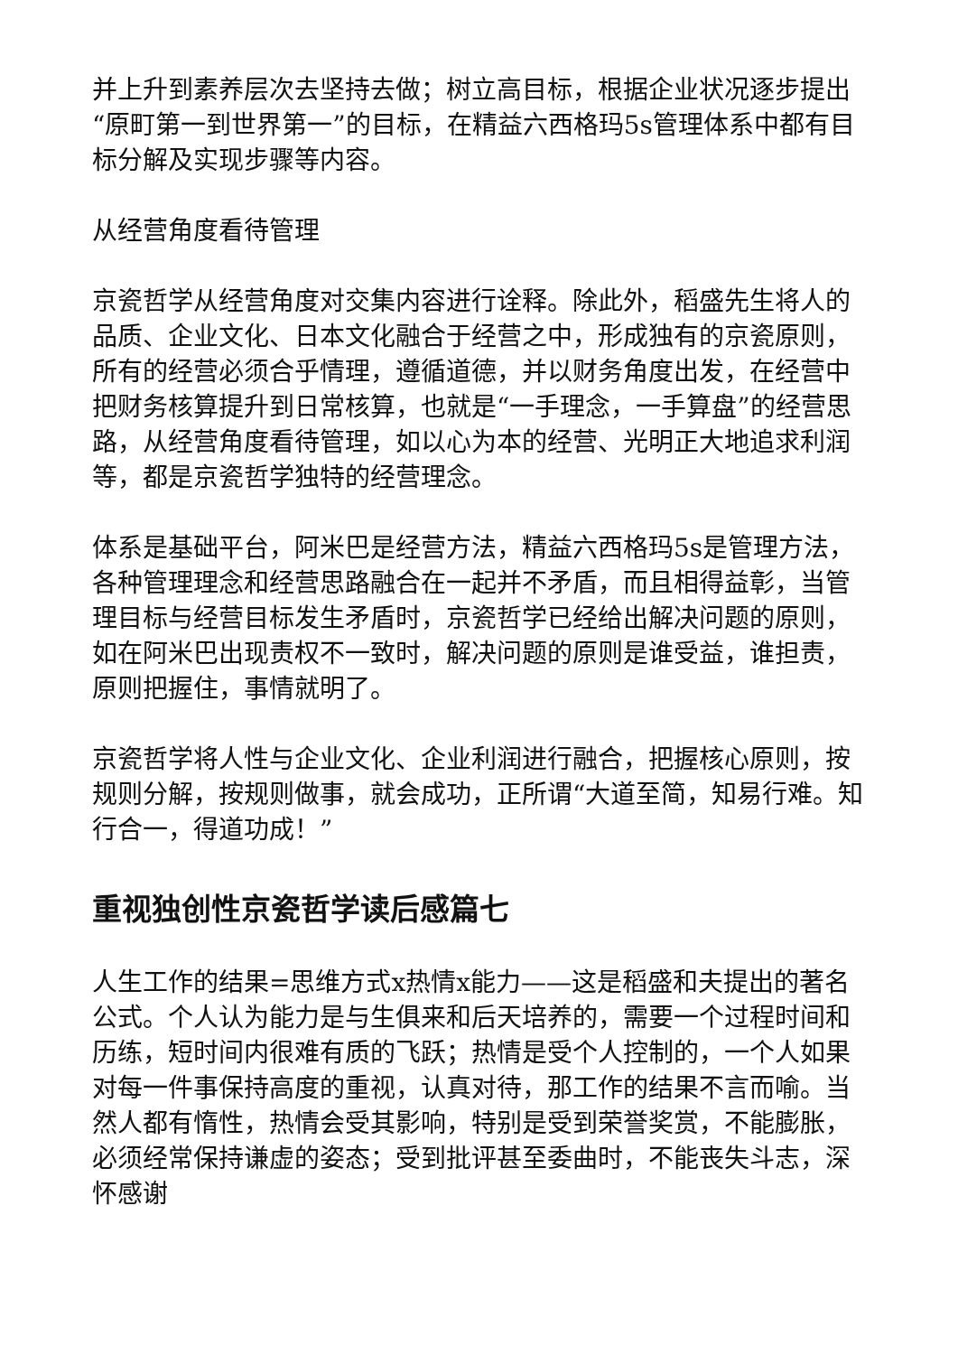并上升到素养层次去坚持去做；树立高目标，根据企业状况逐步提出“原町第一到世界第一”的目标，在精益六西格玛5s管理体系中都有目标分解及实现步骤等内容。
从经营角度看待管理
京瓷哲学从经营角度对交集内容进行诠释。除此外，稻盛先生将人的品质、企业文化、日本文化融合于经营之中，形成独有的京瓷原则，所有的经营必须合乎情理，遵循道德，并以财务角度出发，在经营中把财务核算提升到日常核算，也就是“一手理念，一手算盘”的经营思路，从经营角度看待管理，如以心为本的经营、光明正大地追求利润等，都是京瓷哲学独特的经营理念。
体系是基础平台，阿米巴是经营方法，精益六西格玛5s是管理方法，各种管理理念和经营思路融合在一起并不矛盾，而且相得益彰，当管理目标与经营目标发生矛盾时，京瓷哲学已经给出解决问题的原则，如在阿米巴出现责权不一致时，解决问题的原则是谁受益，谁担责，原则把握住，事情就明了。
京瓷哲学将人性与企业文化、企业利润进行融合，把握核心原则，按规则分解，按规则做事，就会成功，正所谓“大道至简，知易行难。知行合一，得道功成！”
重视独创性京瓷哲学读后感篇七
人生工作的结果=思维方式x热情x能力——这是稻盛和夫提出的著名公式。个人认为能力是与生俱来和后天培养的，需要一个过程时间和历练，短时间内很难有质的飞跃；热情是受个人控制的，一个人如果对每一件事保持高度的重视，认真对待，那工作的结果不言而喻。当然人都有惰性，热情会受其影响，特别是受到荣誉奖赏，不能膨胀，必须经常保持谦虚的姿态；受到批评甚至委曲时，不能丧失斗志，深怀感谢